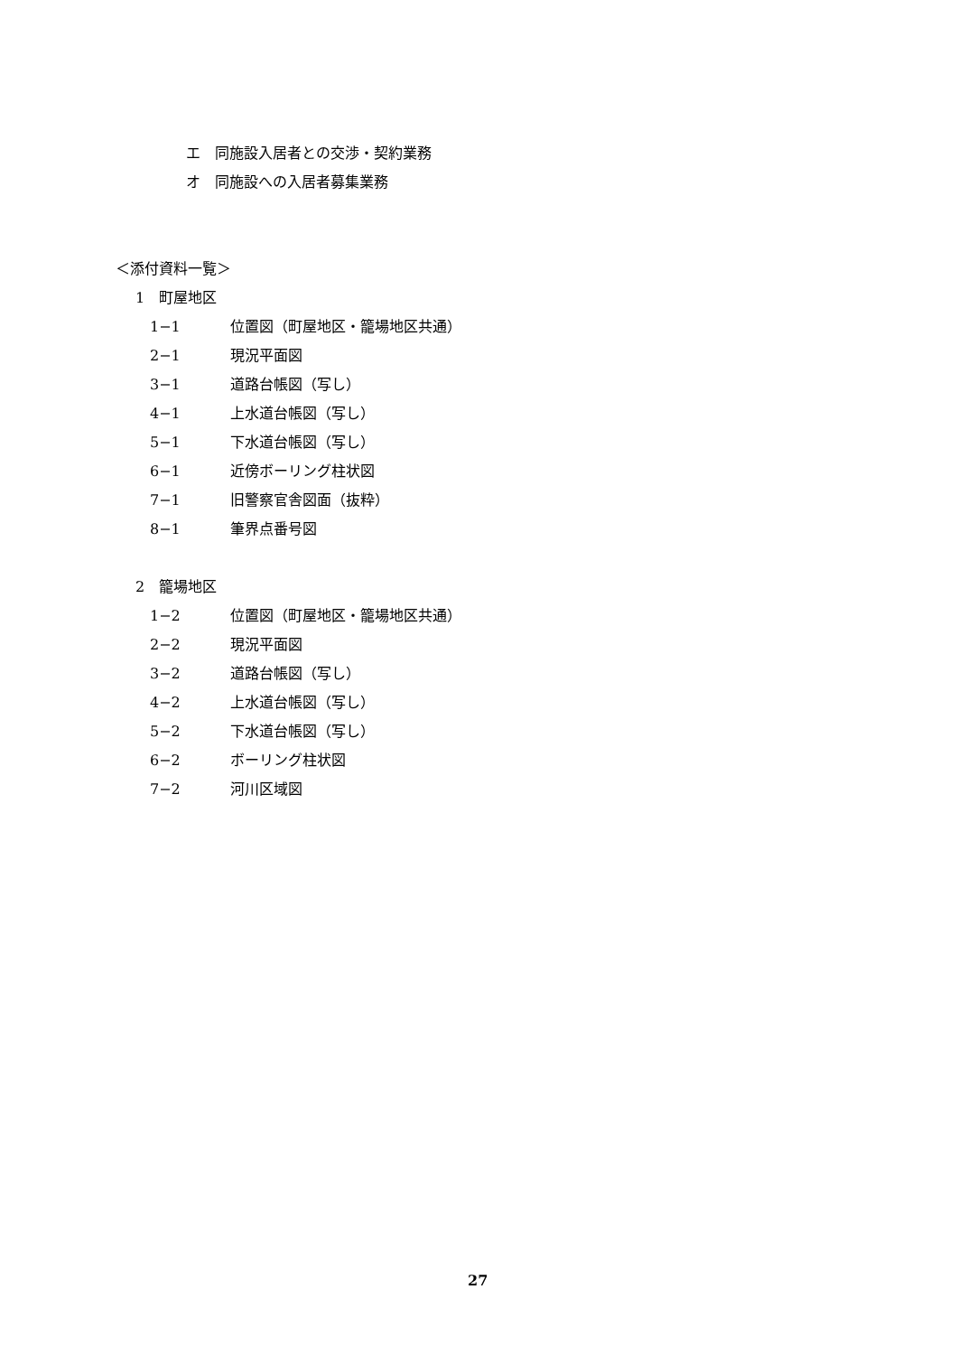エ　同施設入居者との交渉・契約業務
オ　同施設への入居者募集業務
＜添付資料一覧＞
1　町屋地区
1−1 位置図（町屋地区・籠場地区共通）
2−1 現況平面図
3−1 道路台帳図（写し）
4−1 上水道台帳図（写し）
5−1 下水道台帳図（写し）
6−1 近傍ボーリング柱状図
7−1 旧警察官舎図面（抜粋）
8−1 筆界点番号図
2　籠場地区
1−2 位置図（町屋地区・籠場地区共通）
2−2 現況平面図
3−2 道路台帳図（写し）
4−2 上水道台帳図（写し）
5−2 下水道台帳図（写し）
6−2 ボーリング柱状図
7−2 河川区域図
27